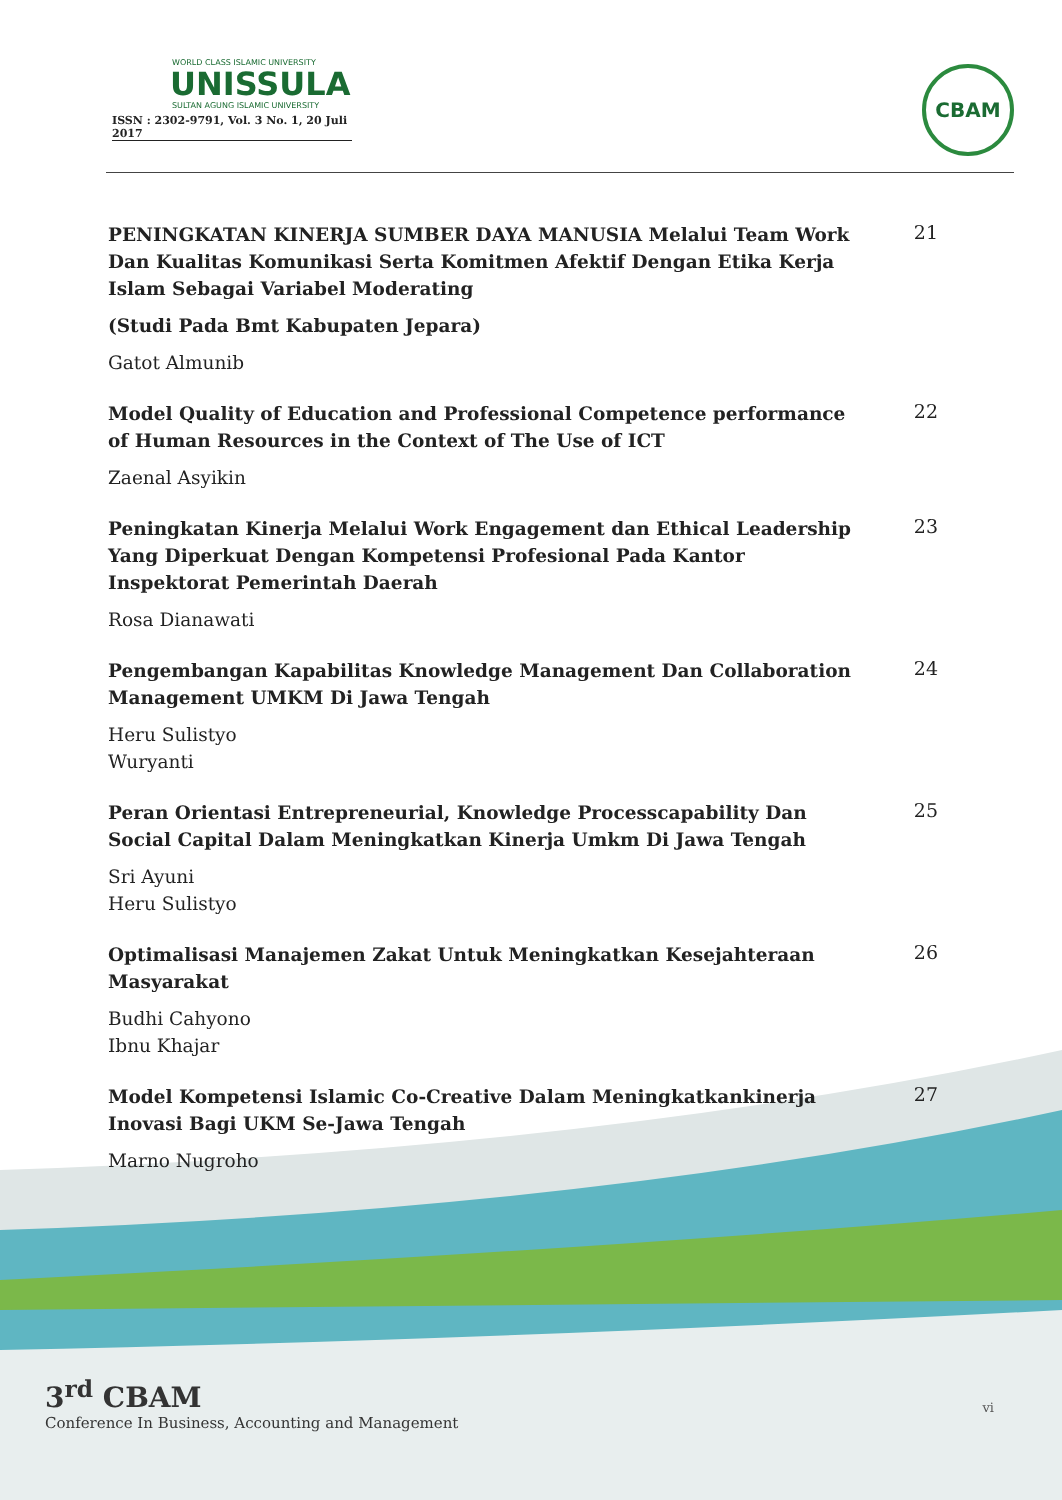WORLD CLASS ISLAMIC UNIVERSITY
UNISSULA
SULTAN AGUNG ISLAMIC UNIVERSITY
ISSN : 2302-9791, Vol. 3 No. 1, 20 Juli 2017
CBAM
PENINGKATAN KINERJA SUMBER DAYA MANUSIA Melalui Team Work Dan Kualitas Komunikasi Serta Komitmen Afektif Dengan Etika Kerja Islam Sebagai Variabel Moderating
(Studi Pada Bmt Kabupaten Jepara)
Gatot Almunib
21
Model Quality of Education and Professional Competence performance of Human Resources in the Context of The Use of ICT
Zaenal Asyikin
22
Peningkatan Kinerja Melalui Work Engagement dan Ethical Leadership Yang Diperkuat Dengan Kompetensi Profesional Pada Kantor Inspektorat Pemerintah Daerah
Rosa Dianawati
23
Pengembangan Kapabilitas Knowledge Management Dan Collaboration Management UMKM Di Jawa Tengah
Heru Sulistyo
Wuryanti
24
Peran Orientasi Entrepreneurial, Knowledge Processcapability Dan Social Capital Dalam Meningkatkan Kinerja Umkm Di Jawa Tengah
Sri Ayuni
Heru Sulistyo
25
Optimalisasi Manajemen Zakat Untuk Meningkatkan Kesejahteraan Masyarakat
Budhi Cahyono
Ibnu Khajar
26
Model Kompetensi Islamic Co-Creative Dalam Meningkatkankinerja Inovasi Bagi UKM Se-Jawa Tengah
Marno Nugroho
27
3<sup>rd</sup> CBAM
Conference In Business, Accounting and Management
vi